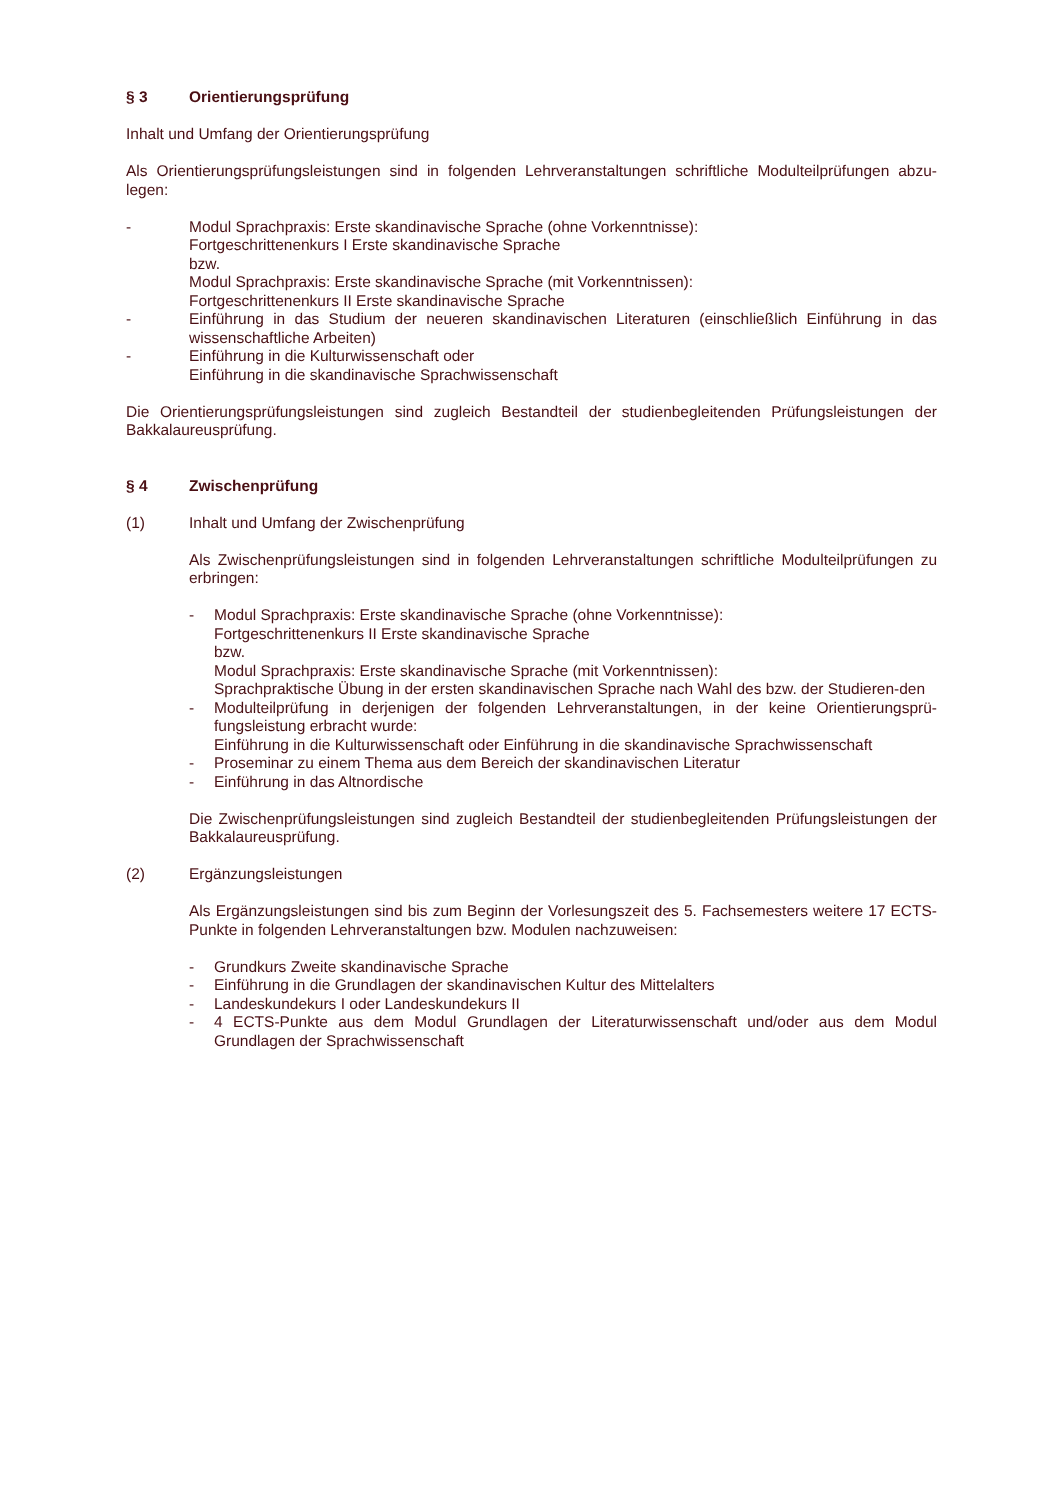§ 3 Orientierungsprüfung
Inhalt und Umfang der Orientierungsprüfung
Als Orientierungsprüfungsleistungen sind in folgenden Lehrveranstaltungen schriftliche Modulteilprüfungen abzu-legen:
- Modul Sprachpraxis: Erste skandinavische Sprache (ohne Vorkenntnisse):
Fortgeschrittenenkurs I Erste skandinavische Sprache
bzw.
Modul Sprachpraxis: Erste skandinavische Sprache (mit Vorkenntnissen):
Fortgeschrittenenkurs II Erste skandinavische Sprache
- Einführung in das Studium der neueren skandinavischen Literaturen (einschließlich Einführung in das wissenschaftliche Arbeiten)
- Einführung in die Kulturwissenschaft oder
Einführung in die skandinavische Sprachwissenschaft
Die Orientierungsprüfungsleistungen sind zugleich Bestandteil der studienbegleitenden Prüfungsleistungen der Bakkalaureusprüfung.
§ 4 Zwischenprüfung
(1) Inhalt und Umfang der Zwischenprüfung
Als Zwischenprüfungsleistungen sind in folgenden Lehrveranstaltungen schriftliche Modulteilprüfungen zu erbringen:
- Modul Sprachpraxis: Erste skandinavische Sprache (ohne Vorkenntnisse):
Fortgeschrittenenkurs II Erste skandinavische Sprache
bzw.
Modul Sprachpraxis: Erste skandinavische Sprache (mit Vorkenntnissen):
Sprachpraktische Übung in der ersten skandinavischen Sprache nach Wahl des bzw. der Studieren-den
- Modulteilprüfung in derjenigen der folgenden Lehrveranstaltungen, in der keine Orientierungsprü-fungsleistung erbracht wurde:
Einführung in die Kulturwissenschaft oder Einführung in die skandinavische Sprachwissenschaft
- Proseminar zu einem Thema aus dem Bereich der skandinavischen Literatur
- Einführung in das Altnordische
Die Zwischenprüfungsleistungen sind zugleich Bestandteil der studienbegleitenden Prüfungsleistungen der Bakkalaureusprüfung.
(2) Ergänzungsleistungen
Als Ergänzungsleistungen sind bis zum Beginn der Vorlesungszeit des 5. Fachsemesters weitere 17 ECTS-Punkte in folgenden Lehrveranstaltungen bzw. Modulen nachzuweisen:
- Grundkurs Zweite skandinavische Sprache
- Einführung in die Grundlagen der skandinavischen Kultur des Mittelalters
- Landeskundekurs I oder Landeskundekurs II
- 4 ECTS-Punkte aus dem Modul Grundlagen der Literaturwissenschaft und/oder aus dem Modul Grundlagen der Sprachwissenschaft